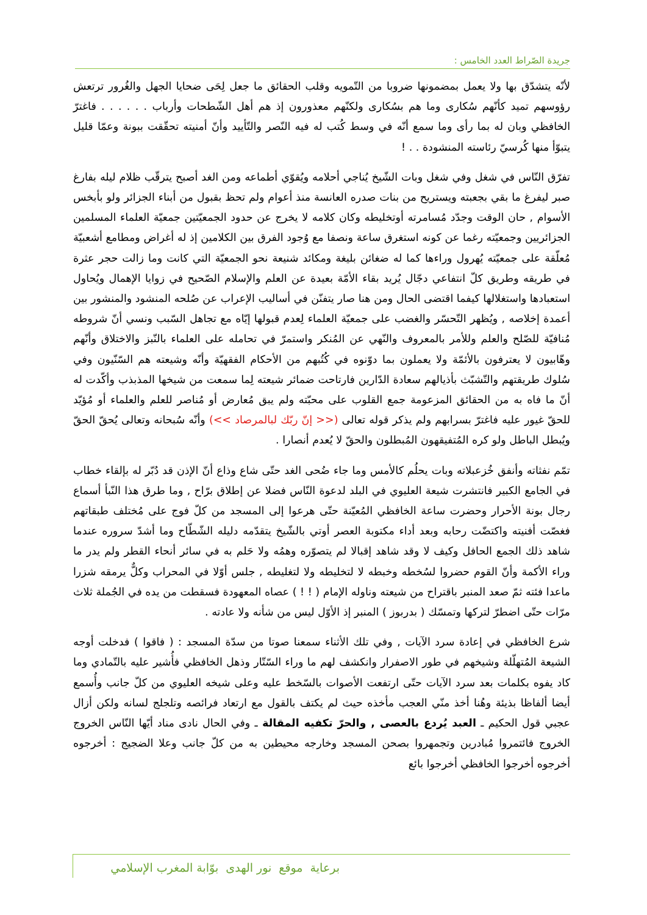جريدة الصّراط العدد الخامس :
لأنّه يتشدّق بها ولا يعمل بمضمونها ضروبا من التّمويه وقلب الحقائق ما جعل لِحَى ضحايا الجهل والغُرور ترتعش رؤوسهم تميد كأنّهم سُكارى وما هم بسُكارى ولكنّهم معذورون إذ هم أهل الشّطحات وأرباب . . . . . . فاغترّ الخافظي وبان له بما رأى وما سمع أنّه في وسط كُتب له فيه النّصر والتّأييد وأنّ أمنيته تحقّقت ببونة وعمّا قليل يتبوّأ منها كُرسيّ رئاسته المنشودة . . !
تفرّق النّاس في شغل وفي شغل وبات الشّيخ يُناجي أحلامه ويُقوّي أطماعه ومن الغد أصبح يترقّب ظلام ليله بفارغ صبر ليفرغ ما بقي بجعبته ويستريح من بنات صدره العانسة منذ أعوام ولم تحظ بقبول من أبناء الجزائر ولو بأبخس الأسوام , حان الوقت وجدّد مُسامرته أوتخليطه وكان كلامه لا يخرج عن حدود الجمعيّتين جمعيّة العلماء المسلمين الجزائريين وجمعيّته رغما عن كونه استغرق ساعة ونصفا مع وُجود الفرق بين الكلامين إذ له أغراض ومطامع أشعبيّة مُعلّقة على جمعيّته يُهرول وراءها كما له ضغائن بليغة ومكائد شنيعة نحو الجمعيّة التي كانت وما زالت حجر عثرة في طريقه وطريق كلّ انتفاعي دجّال يُريد بقاء الأمّة بعيدة عن العلم والإسلام الصّحيح في زوايا الإهمال ويُحاول استعبادها واستغلالها كيفما اقتضى الحال ومن هنا صار يتفنّن في أساليب الإعراب عن صُلحه المنشود والمنشور بين أعمدة إخلاصه , ويُظهر التّحسّر والغضب على جمعيّة العلماء لِعدم قبولها إيّاه مع تجاهل السّبب ونسي أنّ شروطه مُنافيّة للصّلح والعلم وللأمر بالمعروف والنّهي عن المُنكر واستمرّ في تحامله على العلماء بالنّبز والاختلاق وأنّهم وهّابيون لا يعترفون بالأئمّة ولا يعملون بما دوّنوه في كُتُبهم من الأحكام الفقهيّة وأنّه وشيعته هم السّنّيون وفي سُلوك طريقتهم والتّشبّث بأذيالهم سعادة الدّارين فارتاحت ضمائر شيعته لِما سمعت من شيخها المذبذب وأكّدت له أنّ ما فاه به من الحقائق المزعومة جمع القلوب على محبّته ولم يبق مُعارض أو مُناصر للعلم والعلماء أو مُؤيّد للحقّ غيور عليه فاغترّ بسرابهم ولم يذكر قوله تعالى (<< إنّ ربّك لبالمرصاد >>) وأنّه سُبحانه وتعالى يُحقّ الحقّ ويُبطل الباطل ولو كره المُتفيقهون المُبطلون والحقّ لا يُعدم أنصارا .
تمّم نفثاته وأنفق خُزعبلاته وبات يحلُم كالأمس وما جاء ضُحى الغد حتّى شاع وذاع أنّ الإذن قد دُبّر له بإلقاء خطاب في الجامع الكبير فانتشرت شيعة العليوي في البلد لدعوة النّاس فضلا عن إطلاق برّاح , وما طرق هذا النّبأ أسماع رجال بونة الأحرار وحضرت ساعة الخافظي المُعيّنة حتّى هرعوا إلى المسجد من كلّ فوج على مُختلف طبقاتهم فغصّت أفنيته واكتضّت رحابه وبعد أداء مكتوبة العصر أوتي بالشّيخ يتقدّمه دليله الشّطّاح وما أشدّ سروره عندما شاهد ذلك الجمع الحافل وكيف لا وقد شاهد إقبالا لم يتصوّره وهمُه ولا حَلم به في سائر أنحاء القطر ولم يدر ما وراء الأكمة وأنّ القوم حضروا لسُخطه وخبطه لا لتخليطه ولا لتغليطه , جلس أوّلا في المحراب وكلٌّ يرمقه شزرا ماعدا فئته ثمّ صعد المنبر باقتراح من شيعته وناوله الإمام ( ! ! ) عصاه المعهودة فسقطت من يده في الجُملة ثلاث مرّات حتّى اضطرّ لتركها وتمسّك ( بدربوز ) المنبر إذ الأوّل ليس من شأنه ولا عادته .
شرع الخافظي في إعادة سرد الآيات , وفي تلك الأثناء سمعنا صوتا من سدّة المسجد : ( فاقوا ) فدخلت أوجه الشيعة المُتهلّلة وشيخهم في طور الاصفرار وانكشف لهم ما وراء السّتّار وذهل الخافظي فأُشير عليه بالتّمادي وما كاد يفوه بكلمات بعد سرد الآيات حتّى ارتفعت الأصوات بالسّخط عليه وعلى شيخه العليوي من كلّ جانب وأُسمع أيضا ألفاظا بذيئة وهُنا أخذ منّي العجب مأخذه حيث لم يكتف بالقول مع ارتعاد فرائصه وتلجلج لسانه ولكن أزال عجبي قول الحكيم ـ العبد يُردع بالعصى , والحرّ تكفيه المقالة ـ وفي الحال نادى مناد أيّها النّاس الخروج الخروج فائتمروا مُبادرين وتجمهروا بصحن المسجد وخارجه محيطين به من كلّ جانب وعلا الضجيج : أخرجوه أخرجوه أخرجوا الخافظي أخرجوا بائع
برعاية موقع نور الهدى بوّابة المغرب الإسلامي